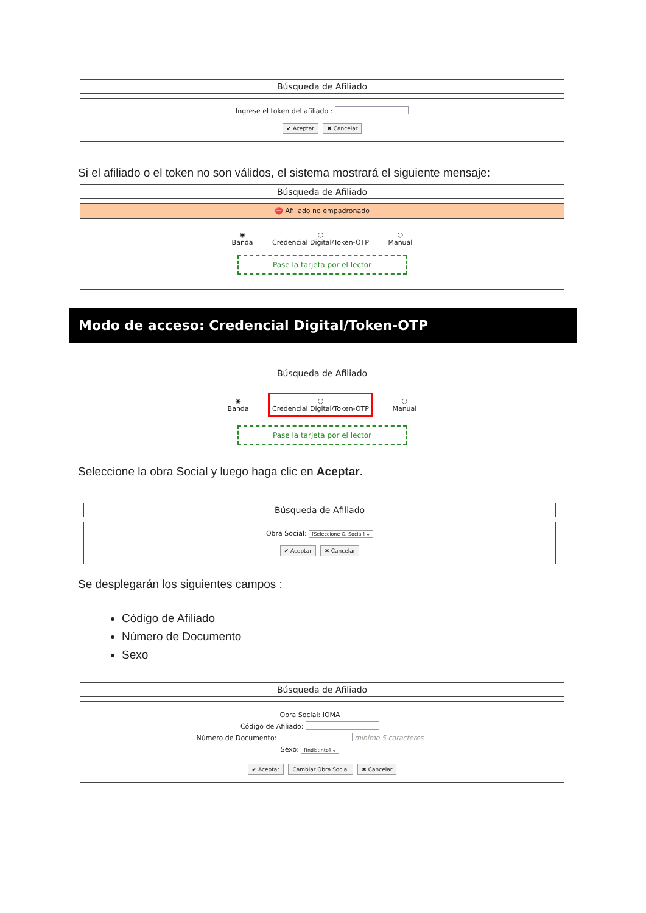Búsqueda de Afiliado
Ingrese el token del afiliado :
✔ Aceptar ✖ Cancelar
Si el afiliado o el token no son válidos, el sistema mostrará el siguiente mensaje:
Búsqueda de Afiliado
⛔ Afiliado no empadronado
◉
Banda ○
Credencial Digital/Token-OTP ○
Manual
Pase la tarjeta por el lector
Modo de acceso: Credencial Digital/Token-OTP
Búsqueda de Afiliado
◉
Banda ○
Credencial Digital/Token-OTP ○
Manual
Pase la tarjeta por el lector
Seleccione la obra Social y luego haga clic en Aceptar.
Búsqueda de Afiliado
Obra Social: [Seleccione O. Social] ⌄
✔ Aceptar ✖ Cancelar
Se desplegarán los siguientes campos :
Código de Afiliado
Número de Documento
Sexo
Búsqueda de Afiliado
Obra Social: IOMA
Código de Afiliado:
Número de Documento: mínimo 5 caracteres
Sexo: [Indistinto] ⌄
✔ Aceptar Cambiar Obra Social ✖ Cancelar